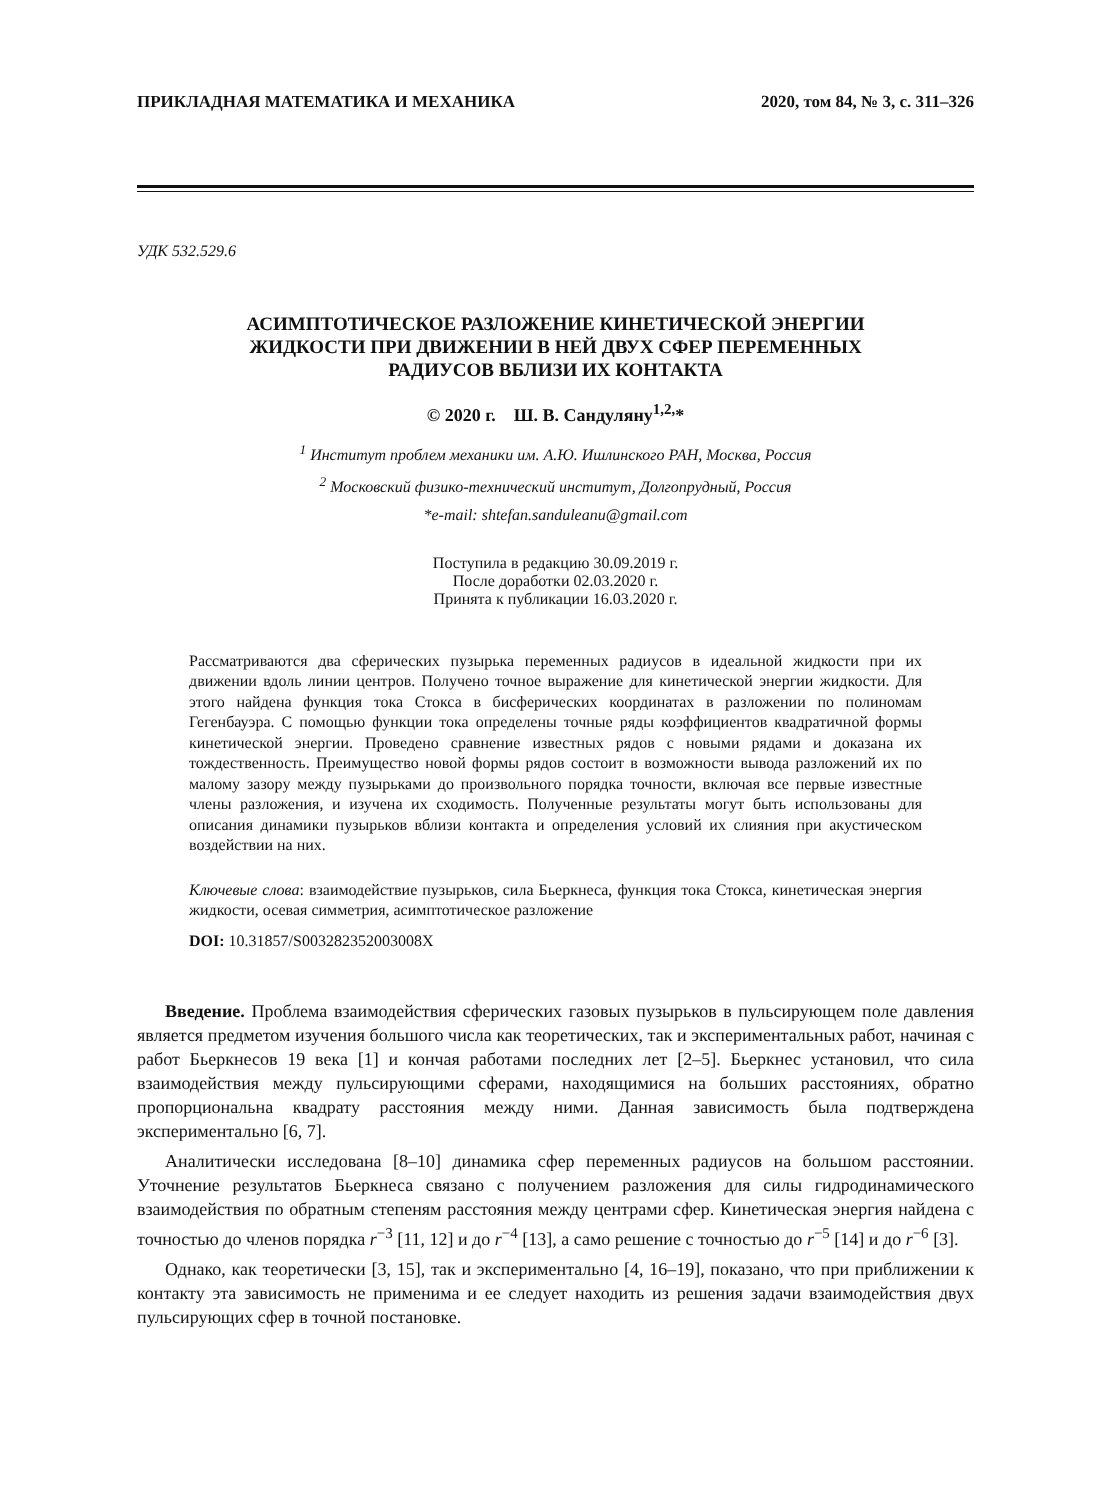ПРИКЛАДНАЯ МАТЕМАТИКА И МЕХАНИКА 2020, том 84, № 3, с. 311–326
УДК 532.529.6
АСИМПТОТИЧЕСКОЕ РАЗЛОЖЕНИЕ КИНЕТИЧЕСКОЙ ЭНЕРГИИ
ЖИДКОСТИ ПРИ ДВИЖЕНИИ В НЕЙ ДВУХ СФЕР ПЕРЕМЕННЫХ
РАДИУСОВ ВБЛИЗИ ИХ КОНТАКТА
© 2020 г. Ш. В. Сандуляну<sup>1,2,</sup>*
<sup>1</sup> Институт проблем механики им. А.Ю. Ишлинского РАН, Москва, Россия
<sup>2</sup> Московский физико-технический институт, Долгопрудный, Россия
*e-mail: shtefan.sanduleanu@gmail.com
Поступила в редакцию 30.09.2019 г.
После доработки 02.03.2020 г.
Принята к публикации 16.03.2020 г.
Рассматриваются два сферических пузырька переменных радиусов в идеальной жидкости при их движении вдоль линии центров. Получено точное выражение для кинетической энергии жидкости. Для этого найдена функция тока Стокса в бисферических координатах в разложении по полиномам Гегенбауэра. С помощью функции тока определены точные ряды коэффициентов квадратичной формы кинетической энергии. Проведено сравнение известных рядов с новыми рядами и доказана их тождественность. Преимущество новой формы рядов состоит в возможности вывода разложений их по малому зазору между пузырьками до произвольного порядка точности, включая все первые известные члены разложения, и изучена их сходимость. Полученные результаты могут быть использованы для описания динамики пузырьков вблизи контакта и определения условий их слияния при акустическом воздействии на них.
Ключевые слова: взаимодействие пузырьков, сила Бьеркнеса, функция тока Стокса, кинетическая энергия жидкости, осевая симметрия, асимптотическое разложение
DOI: 10.31857/S003282352003008X
Введение. Проблема взаимодействия сферических газовых пузырьков в пульсирующем поле давления является предметом изучения большого числа как теоретических, так и экспериментальных работ, начиная с работ Бьеркнесов 19 века [1] и кончая работами последних лет [2–5]. Бьеркнес установил, что сила взаимодействия между пульсирующими сферами, находящимися на больших расстояниях, обратно пропорциональна квадрату расстояния между ними. Данная зависимость была подтверждена экспериментально [6, 7].
Аналитически исследована [8–10] динамика сфер переменных радиусов на большом расстоянии. Уточнение результатов Бьеркнеса связано с получением разложения для силы гидродинамического взаимодействия по обратным степеням расстояния между центрами сфер. Кинетическая энергия найдена с точностью до членов порядка r<sup>−3</sup> [11, 12] и до r<sup>−4</sup> [13], а само решение с точностью до r<sup>−5</sup> [14] и до r<sup>−6</sup> [3].
Однако, как теоретически [3, 15], так и экспериментально [4, 16–19], показано, что при приближении к контакту эта зависимость не применима и ее следует находить из решения задачи взаимодействия двух пульсирующих сфер в точной постановке.